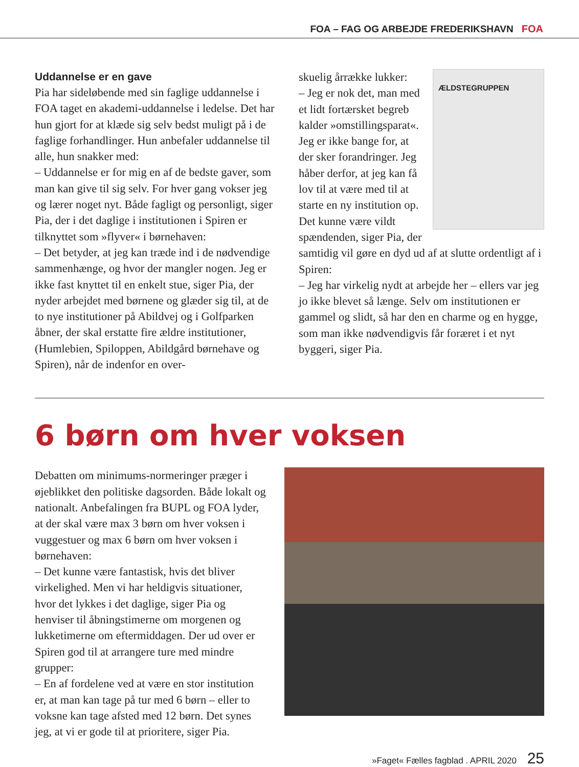FOA – FAG OG ARBEJDE FREDERIKSHAVN FOA
Uddannelse er en gave
Pia har sideløbende med sin faglige uddannelse i FOA taget en akademi-uddannelse i ledelse. Det har hun gjort for at klæde sig selv bedst muligt på i de faglige forhandlinger. Hun anbefaler uddannelse til alle, hun snakker med:
– Uddannelse er for mig en af de bedste gaver, som man kan give til sig selv. For hver gang vokser jeg og lærer noget nyt. Både fagligt og personligt, siger Pia, der i det daglige i institutionen i Spiren er tilknyttet som »flyver« i børnehaven:
– Det betyder, at jeg kan træde ind i de nødvendige sammenhænge, og hvor der mangler nogen. Jeg er ikke fast knyttet til en enkelt stue, siger Pia, der nyder arbejdet med børnene og glæder sig til, at de to nye institutioner på Abildvej og i Golfparken åbner, der skal erstatte fire ældre institutioner, (Humlebien, Spiloppen, Abildgård børnehave og Spiren), når de indenfor en over-
ÆLDSTEGRUPPEN
skuelig årrække lukker:
– Jeg er nok det, man med et lidt fortærsket begreb kalder »omstillingsparat«. Jeg er ikke bange for, at der sker forandringer. Jeg håber derfor, at jeg kan få lov til at være med til at starte en ny institution op. Det kunne være vildt spændenden, siger Pia, der samtidig vil gøre en dyd ud af at slutte ordentligt af i Spiren:
– Jeg har virkelig nydt at arbejde her – ellers var jeg jo ikke blevet så længe. Selv om institutionen er gammel og slidt, så har den en charme og en hygge, som man ikke nødvendigvis får foræret i et nyt byggeri, siger Pia.
6 børn om hver voksen
Debatten om minimums-normeringer præger i øjeblikket den politiske dagsorden. Både lokalt og nationalt. Anbefalingen fra BUPL og FOA lyder, at der skal være max 3 børn om hver voksen i vuggestuer og max 6 børn om hver voksen i børnehaven:
– Det kunne være fantastisk, hvis det bliver virkelighed. Men vi har heldigvis situationer, hvor det lykkes i det daglige, siger Pia og henviser til åbningstimerne om morgenen og lukketimerne om eftermiddagen. Der ud over er Spiren god til at arrangere ture med mindre grupper:
– En af fordelene ved at være en stor institution er, at man kan tage på tur med 6 børn – eller to voksne kan tage afsted med 12 børn. Det synes jeg, at vi er gode til at prioritere, siger Pia.
»Faget« Fælles fagblad . APRIL 2020 25